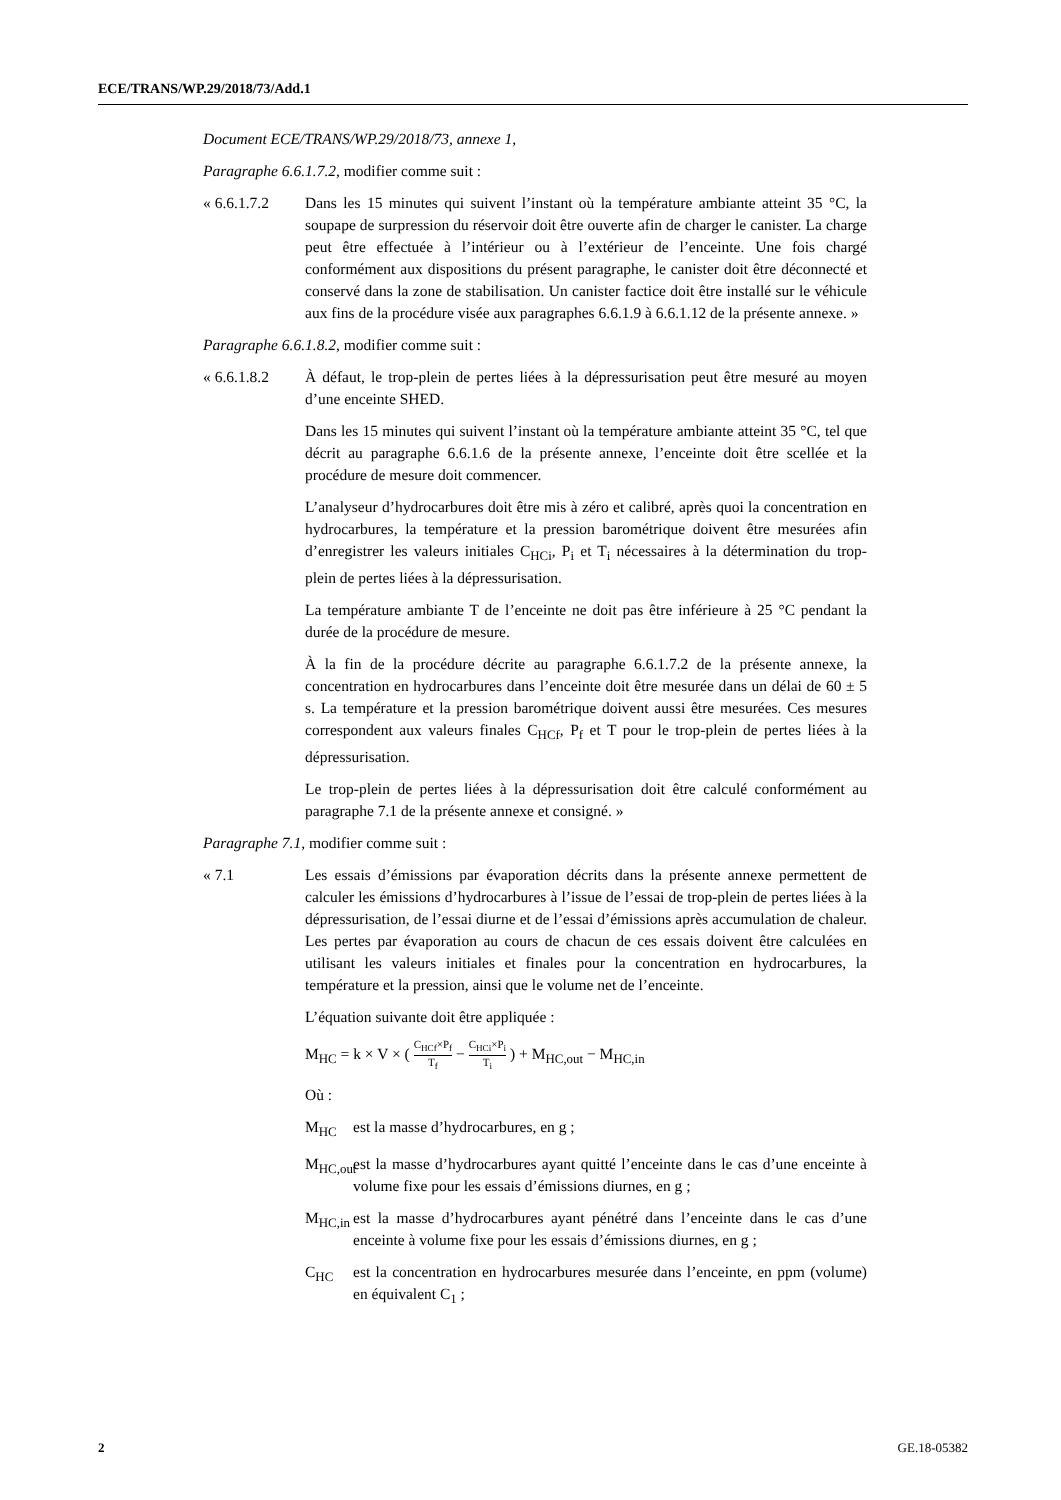ECE/TRANS/WP.29/2018/73/Add.1
Document ECE/TRANS/WP.29/2018/73, annexe 1,
Paragraphe 6.6.1.7.2, modifier comme suit :
« 6.6.1.7.2
Dans les 15 minutes qui suivent l’instant où la température ambiante atteint 35 °C, la soupape de surpression du réservoir doit être ouverte afin de charger le canister. La charge peut être effectuée à l’intérieur ou à l’extérieur de l’enceinte. Une fois chargé conformément aux dispositions du présent paragraphe, le canister doit être déconnecté et conservé dans la zone de stabilisation. Un canister factice doit être installé sur le véhicule aux fins de la procédure visée aux paragraphes 6.6.1.9 à 6.6.1.12 de la présente annexe. »
Paragraphe 6.6.1.8.2, modifier comme suit :
« 6.6.1.8.2
À défaut, le trop-plein de pertes liées à la dépressurisation peut être mesuré au moyen d’une enceinte SHED.
Dans les 15 minutes qui suivent l’instant où la température ambiante atteint 35 °C, tel que décrit au paragraphe 6.6.1.6 de la présente annexe, l’enceinte doit être scellée et la procédure de mesure doit commencer.
L’analyseur d’hydrocarbures doit être mis à zéro et calibré, après quoi la concentration en hydrocarbures, la température et la pression barométrique doivent être mesurées afin d’enregistrer les valeurs initiales C<sub>HCi</sub>, P<sub>i</sub> et T<sub>i</sub> nécessaires à la détermination du trop-plein de pertes liées à la dépressurisation.
La température ambiante T de l’enceinte ne doit pas être inférieure à 25 °C pendant la durée de la procédure de mesure.
À la fin de la procédure décrite au paragraphe 6.6.1.7.2 de la présente annexe, la concentration en hydrocarbures dans l’enceinte doit être mesurée dans un délai de 60 ± 5 s. La température et la pression barométrique doivent aussi être mesurées. Ces mesures correspondent aux valeurs finales C<sub>HCf</sub>, P<sub>f</sub> et T pour le trop-plein de pertes liées à la dépressurisation.
Le trop-plein de pertes liées à la dépressurisation doit être calculé conformément au paragraphe 7.1 de la présente annexe et consigné. »
Paragraphe 7.1, modifier comme suit :
« 7.1 Les essais d’émissions par évaporation décrits dans la présente annexe permettent de calculer les émissions d’hydrocarbures à l’issue de l’essai de trop-plein de pertes liées à la dépressurisation, de l’essai diurne et de l’essai d’émissions après accumulation de chaleur. Les pertes par évaporation au cours de chacun de ces essais doivent être calculées en utilisant les valeurs initiales et finales pour la concentration en hydrocarbures, la température et la pression, ainsi que le volume net de l’enceinte.
L’équation suivante doit être appliquée :
M<sub>HC</sub> = k × V × ( C<sub>HCf</sub>×P<sub>f</sub> T<sub>f</sub> − C<sub>HCi</sub>×P<sub>i</sub> T<sub>i</sub> ) + M<sub>HC,out</sub> − M<sub>HC,in</sub>
Où :
M<sub>HC</sub> est la masse d’hydrocarbures, en g ;
M<sub>HC,out</sub>
est la masse d’hydrocarbures ayant quitté l’enceinte dans le cas d’une enceinte à volume fixe pour les essais d’émissions diurnes, en g ;
M<sub>HC,in</sub>
est la masse d’hydrocarbures ayant pénétré dans l’enceinte dans le cas d’une enceinte à volume fixe pour les essais d’émissions diurnes, en g ;
C<sub>HC</sub> est la concentration en hydrocarbures mesurée dans l’enceinte, en ppm (volume) en équivalent C<sub>1</sub> ;
2 GE.18-05382